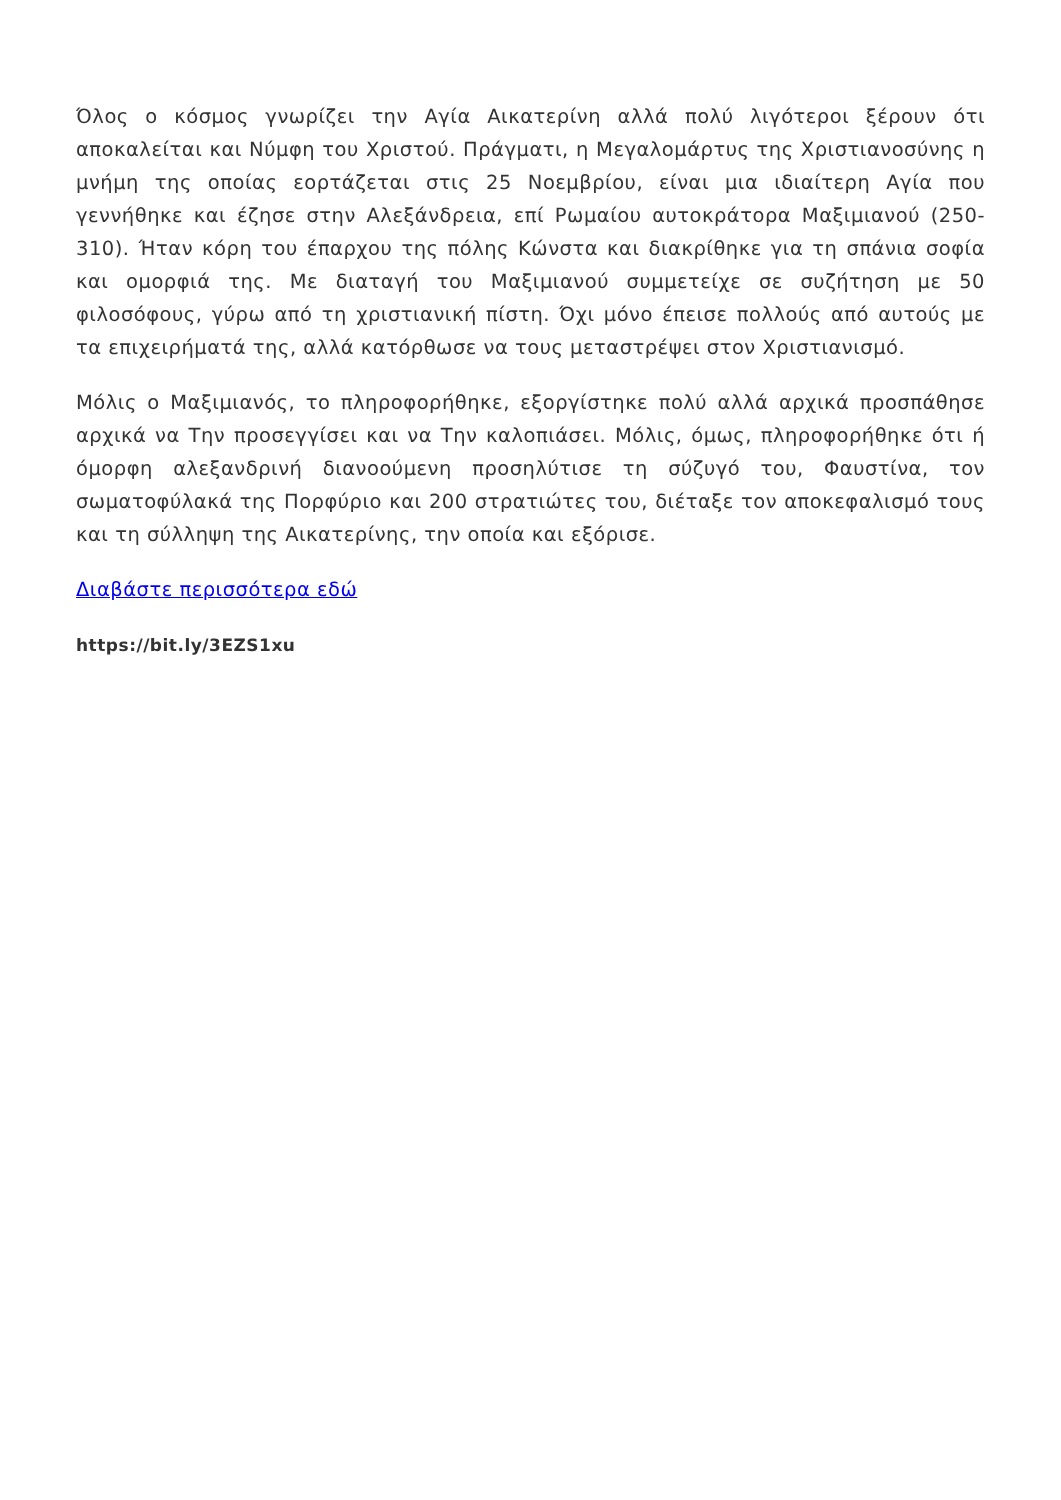Όλος ο κόσμος γνωρίζει την Αγία Αικατερίνη αλλά πολύ λιγότεροι ξέρουν ότι αποκαλείται και Νύμφη του Χριστού. Πράγματι, η Μεγαλομάρτυς της Χριστιανοσύνης η μνήμη της οποίας εορτάζεται στις 25 Νοεμβρίου, είναι μια ιδιαίτερη Αγία που γεννήθηκε και έζησε στην Αλεξάνδρεια, επί Ρωμαίου αυτοκράτορα Μαξιμιανού (250-310). Ήταν κόρη του έπαρχου της πόλης Κώνστα και διακρίθηκε για τη σπάνια σοφία και ομορφιά της. Με διαταγή του Μαξιμιανού συμμετείχε σε συζήτηση με 50 φιλοσόφους, γύρω από τη χριστιανική πίστη. Όχι μόνο έπεισε πολλούς από αυτούς με τα επιχειρήματά της, αλλά κατόρθωσε να τους μεταστρέψει στον Χριστιανισμό.
Μόλις ο Μαξιμιανός, το πληροφορήθηκε, εξοργίστηκε πολύ αλλά αρχικά προσπάθησε αρχικά να Την προσεγγίσει και να Την καλοπιάσει. Μόλις, όμως, πληροφορήθηκε ότι ή όμορφη αλεξανδρινή διανοούμενη προσηλύτισε τη σύζυγό του, Φαυστίνα, τον σωματοφύλακά της Πορφύριο και 200 στρατιώτες του, διέταξε τον αποκεφαλισμό τους και τη σύλληψη της Αικατερίνης, την οποία και εξόρισε.
Διαβάστε περισσότερα εδώ
https://bit.ly/3EZS1xu